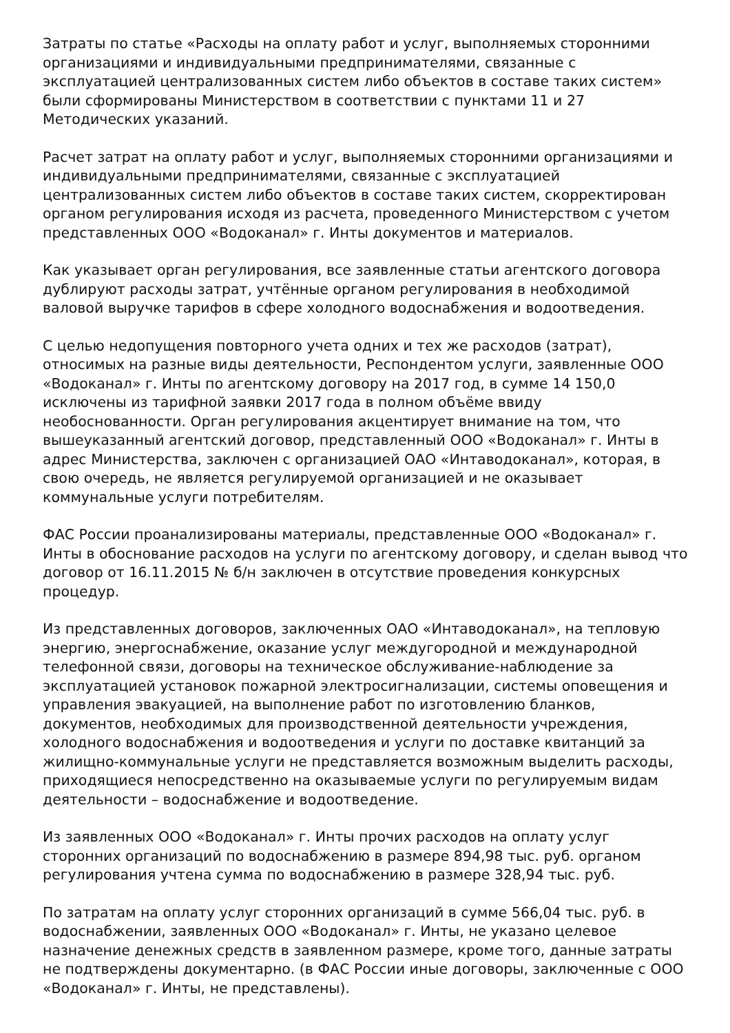Затраты по статье «Расходы на оплату работ и услуг, выполняемых сторонними организациями и индивидуальными предпринимателями, связанные с эксплуатацией централизованных систем либо объектов в составе таких систем» были сформированы Министерством в соответствии с пунктами 11 и 27 Методических указаний.
Расчет затрат на оплату работ и услуг, выполняемых сторонними организациями и индивидуальными предпринимателями, связанные с эксплуатацией централизованных систем либо объектов в составе таких систем, скорректирован органом регулирования исходя из расчета, проведенного Министерством с учетом представленных ООО «Водоканал» г. Инты документов и материалов.
Как указывает орган регулирования, все заявленные статьи агентского договора дублируют расходы затрат, учтённые органом регулирования в необходимой валовой выручке тарифов в сфере холодного водоснабжения и водоотведения.
С целью недопущения повторного учета одних и тех же расходов (затрат), относимых на разные виды деятельности, Респондентом услуги, заявленные ООО «Водоканал» г. Инты по агентскому договору на 2017 год, в сумме 14 150,0 исключены из тарифной заявки 2017 года в полном объёме ввиду необоснованности. Орган регулирования акцентирует внимание на том, что вышеуказанный агентский договор, представленный ООО «Водоканал» г. Инты в адрес Министерства, заключен с организацией ОАО «Интаводоканал», которая, в свою очередь, не является регулируемой организацией и не оказывает коммунальные услуги потребителям.
ФАС России проанализированы материалы, представленные ООО «Водоканал» г. Инты в обоснование расходов на услуги по агентскому договору, и сделан вывод что договор от 16.11.2015 № б/н заключен в отсутствие проведения конкурсных процедур.
Из представленных договоров, заключенных ОАО «Интаводоканал», на тепловую энергию, энергоснабжение, оказание услуг междугородной и международной телефонной связи, договоры на техническое обслуживание-наблюдение за эксплуатацией установок пожарной электросигнализации, системы оповещения и управления эвакуацией, на выполнение работ по изготовлению бланков, документов, необходимых для производственной деятельности учреждения, холодного водоснабжения и водоотведения и услуги по доставке квитанций за жилищно-коммунальные услуги не представляется возможным выделить расходы, приходящиеся непосредственно на оказываемые услуги по регулируемым видам деятельности – водоснабжение и водоотведение.
Из заявленных ООО «Водоканал» г. Инты прочих расходов на оплату услуг сторонних организаций по водоснабжению в размере 894,98 тыс. руб. органом регулирования учтена сумма по водоснабжению в размере 328,94 тыс. руб.
По затратам на оплату услуг сторонних организаций в сумме 566,04 тыс. руб. в водоснабжении, заявленных ООО «Водоканал» г. Инты, не указано целевое назначение денежных средств в заявленном размере, кроме того, данные затраты не подтверждены документарно. (в ФАС России иные договоры, заключенные с ООО «Водоканал» г. Инты, не представлены).